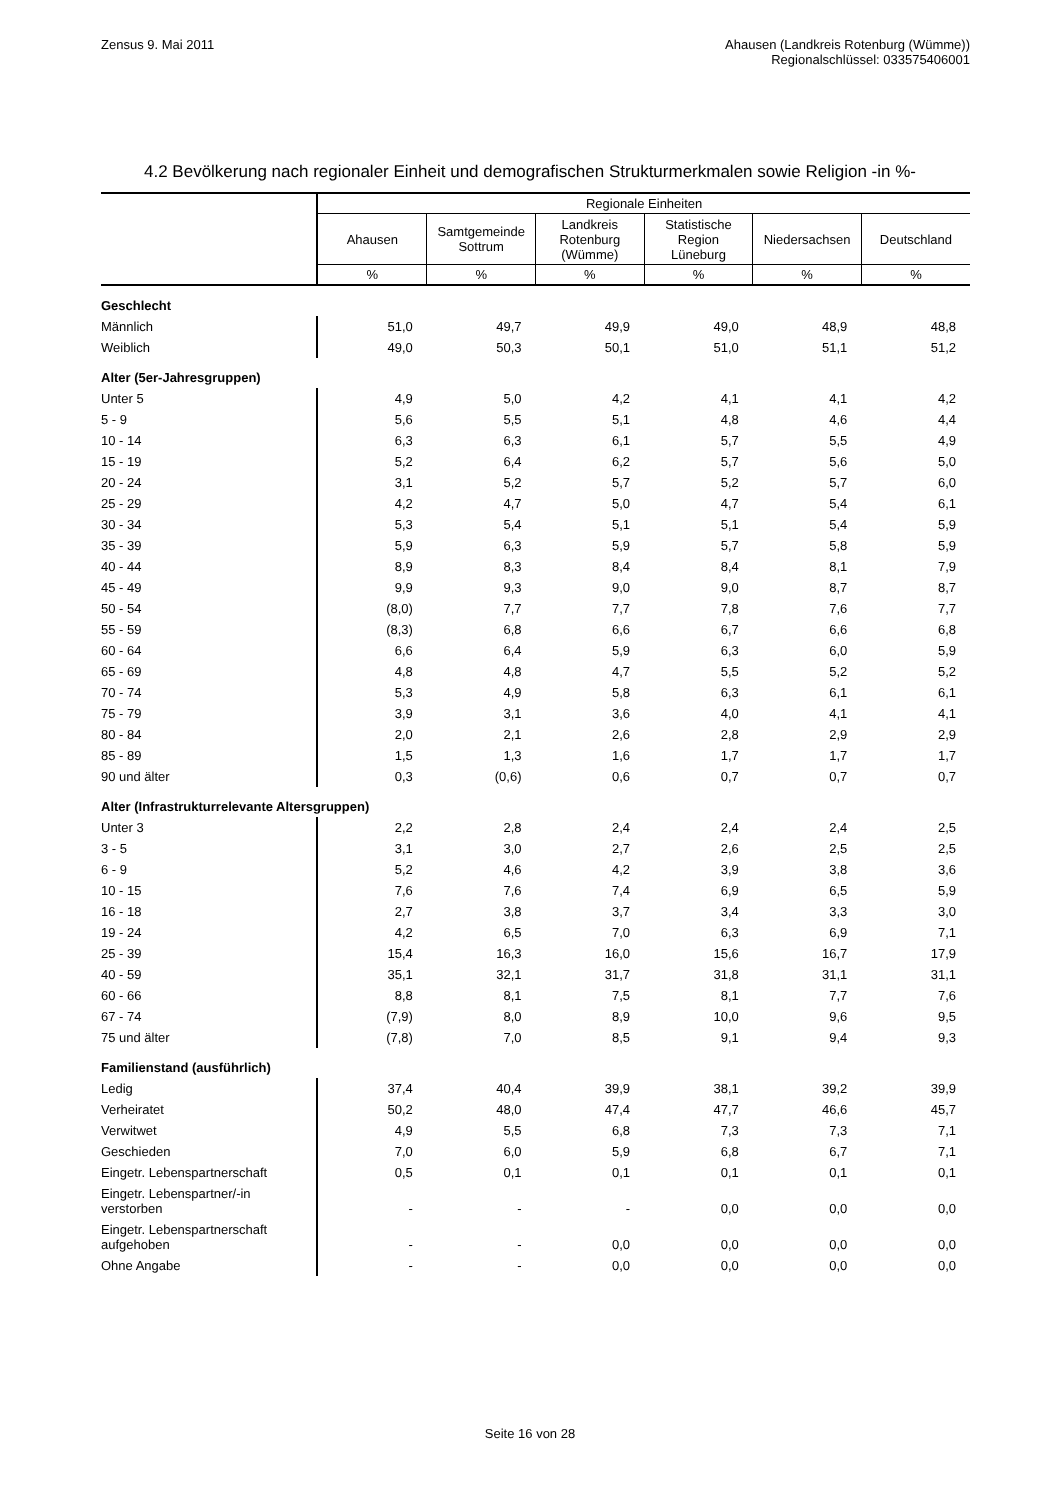Zensus 9. Mai 2011 Ahausen (Landkreis Rotenburg (Wümme))
Regionalschlüssel: 033575406001
4.2 Bevölkerung nach regionaler Einheit und demografischen Strukturmerkmalen sowie Religion -in %-
| | Regionale Einheiten | | | | | |
| | Ahausen | Samtgemeinde Sottrum | Landkreis Rotenburg (Wümme) | Statistische Region Lüneburg | Niedersachsen | Deutschland |
| | % | % | % | % | % | % |
| Geschlecht | | | | | | |
| Männlich | 51,0 | 49,7 | 49,9 | 49,0 | 48,9 | 48,8 |
| Weiblich | 49,0 | 50,3 | 50,1 | 51,0 | 51,1 | 51,2 |
| Alter (5er-Jahresgruppen) | | | | | | |
| Unter 5 | 4,9 | 5,0 | 4,2 | 4,1 | 4,1 | 4,2 |
| 5 - 9 | 5,6 | 5,5 | 5,1 | 4,8 | 4,6 | 4,4 |
| 10 - 14 | 6,3 | 6,3 | 6,1 | 5,7 | 5,5 | 4,9 |
| 15 - 19 | 5,2 | 6,4 | 6,2 | 5,7 | 5,6 | 5,0 |
| 20 - 24 | 3,1 | 5,2 | 5,7 | 5,2 | 5,7 | 6,0 |
| 25 - 29 | 4,2 | 4,7 | 5,0 | 4,7 | 5,4 | 6,1 |
| 30 - 34 | 5,3 | 5,4 | 5,1 | 5,1 | 5,4 | 5,9 |
| 35 - 39 | 5,9 | 6,3 | 5,9 | 5,7 | 5,8 | 5,9 |
| 40 - 44 | 8,9 | 8,3 | 8,4 | 8,4 | 8,1 | 7,9 |
| 45 - 49 | 9,9 | 9,3 | 9,0 | 9,0 | 8,7 | 8,7 |
| 50 - 54 | (8,0) | 7,7 | 7,7 | 7,8 | 7,6 | 7,7 |
| 55 - 59 | (8,3) | 6,8 | 6,6 | 6,7 | 6,6 | 6,8 |
| 60 - 64 | 6,6 | 6,4 | 5,9 | 6,3 | 6,0 | 5,9 |
| 65 - 69 | 4,8 | 4,8 | 4,7 | 5,5 | 5,2 | 5,2 |
| 70 - 74 | 5,3 | 4,9 | 5,8 | 6,3 | 6,1 | 6,1 |
| 75 - 79 | 3,9 | 3,1 | 3,6 | 4,0 | 4,1 | 4,1 |
| 80 - 84 | 2,0 | 2,1 | 2,6 | 2,8 | 2,9 | 2,9 |
| 85 - 89 | 1,5 | 1,3 | 1,6 | 1,7 | 1,7 | 1,7 |
| 90 und älter | 0,3 | (0,6) | 0,6 | 0,7 | 0,7 | 0,7 |
| Alter (Infrastrukturrelevante Altersgruppen) | | | | | | |
| Unter 3 | 2,2 | 2,8 | 2,4 | 2,4 | 2,4 | 2,5 |
| 3 - 5 | 3,1 | 3,0 | 2,7 | 2,6 | 2,5 | 2,5 |
| 6 - 9 | 5,2 | 4,6 | 4,2 | 3,9 | 3,8 | 3,6 |
| 10 - 15 | 7,6 | 7,6 | 7,4 | 6,9 | 6,5 | 5,9 |
| 16 - 18 | 2,7 | 3,8 | 3,7 | 3,4 | 3,3 | 3,0 |
| 19 - 24 | 4,2 | 6,5 | 7,0 | 6,3 | 6,9 | 7,1 |
| 25 - 39 | 15,4 | 16,3 | 16,0 | 15,6 | 16,7 | 17,9 |
| 40 - 59 | 35,1 | 32,1 | 31,7 | 31,8 | 31,1 | 31,1 |
| 60 - 66 | 8,8 | 8,1 | 7,5 | 8,1 | 7,7 | 7,6 |
| 67 - 74 | (7,9) | 8,0 | 8,9 | 10,0 | 9,6 | 9,5 |
| 75 und älter | (7,8) | 7,0 | 8,5 | 9,1 | 9,4 | 9,3 |
| Familienstand (ausführlich) | | | | | | |
| Ledig | 37,4 | 40,4 | 39,9 | 38,1 | 39,2 | 39,9 |
| Verheiratet | 50,2 | 48,0 | 47,4 | 47,7 | 46,6 | 45,7 |
| Verwitwet | 4,9 | 5,5 | 6,8 | 7,3 | 7,3 | 7,1 |
| Geschieden | 7,0 | 6,0 | 5,9 | 6,8 | 6,7 | 7,1 |
| Eingetr. Lebenspartnerschaft | 0,5 | 0,1 | 0,1 | 0,1 | 0,1 | 0,1 |
| Eingetr. Lebenspartner/-in verstorben | - | - | - | 0,0 | 0,0 | 0,0 |
| Eingetr. Lebenspartnerschaft aufgehoben | - | - | 0,0 | 0,0 | 0,0 | 0,0 |
| Ohne Angabe | - | - | 0,0 | 0,0 | 0,0 | 0,0 |
Seite 16 von 28